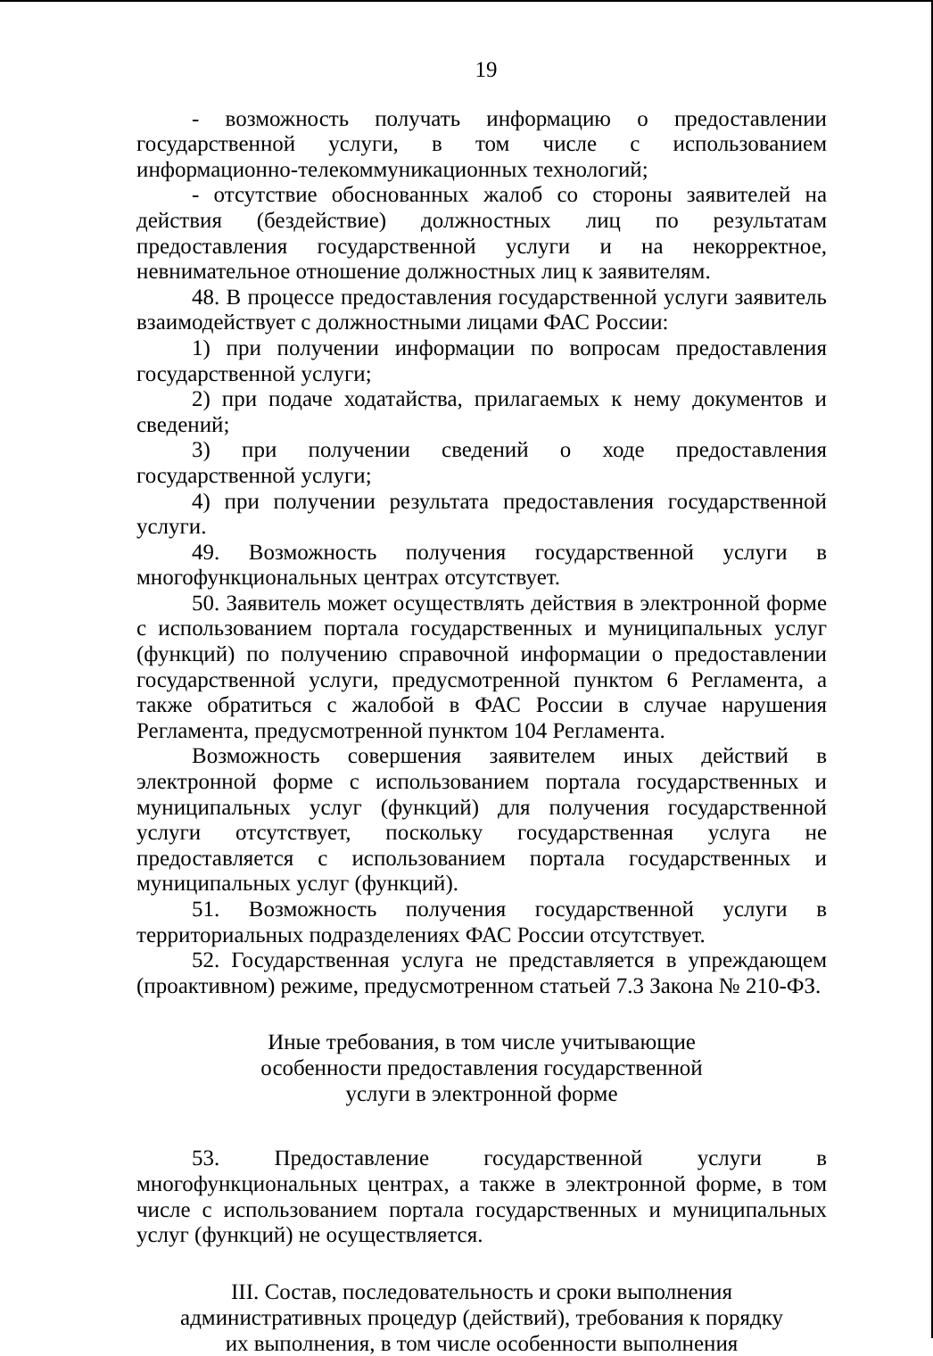19
- возможность получать информацию о предоставлении государственной услуги, в том числе с использованием информационно-телекоммуникационных технологий;
- отсутствие обоснованных жалоб со стороны заявителей на действия (бездействие) должностных лиц по результатам предоставления государственной услуги и на некорректное, невнимательное отношение должностных лиц к заявителям.
48. В процессе предоставления государственной услуги заявитель взаимодействует с должностными лицами ФАС России:
1) при получении информации по вопросам предоставления государственной услуги;
2) при подаче ходатайства, прилагаемых к нему документов и сведений;
3) при получении сведений о ходе предоставления государственной услуги;
4) при получении результата предоставления государственной услуги.
49. Возможность получения государственной услуги в многофункциональных центрах отсутствует.
50. Заявитель может осуществлять действия в электронной форме с использованием портала государственных и муниципальных услуг (функций) по получению справочной информации о предоставлении государственной услуги, предусмотренной пунктом 6 Регламента, а также обратиться с жалобой в ФАС России в случае нарушения Регламента, предусмотренной пунктом 104 Регламента.
Возможность совершения заявителем иных действий в электронной форме с использованием портала государственных и муниципальных услуг (функций) для получения государственной услуги отсутствует, поскольку государственная услуга не предоставляется с использованием портала государственных и муниципальных услуг (функций).
51. Возможность получения государственной услуги в территориальных подразделениях ФАС России отсутствует.
52. Государственная услуга не представляется в упреждающем (проактивном) режиме, предусмотренном статьей 7.3 Закона № 210-ФЗ.
Иные требования, в том числе учитывающие
особенности предоставления государственной
услуги в электронной форме
53. Предоставление государственной услуги в многофункциональных центрах, а также в электронной форме, в том числе с использованием портала государственных и муниципальных услуг (функций) не осуществляется.
III. Состав, последовательность и сроки выполнения
административных процедур (действий), требования к порядку
их выполнения, в том числе особенности выполнения